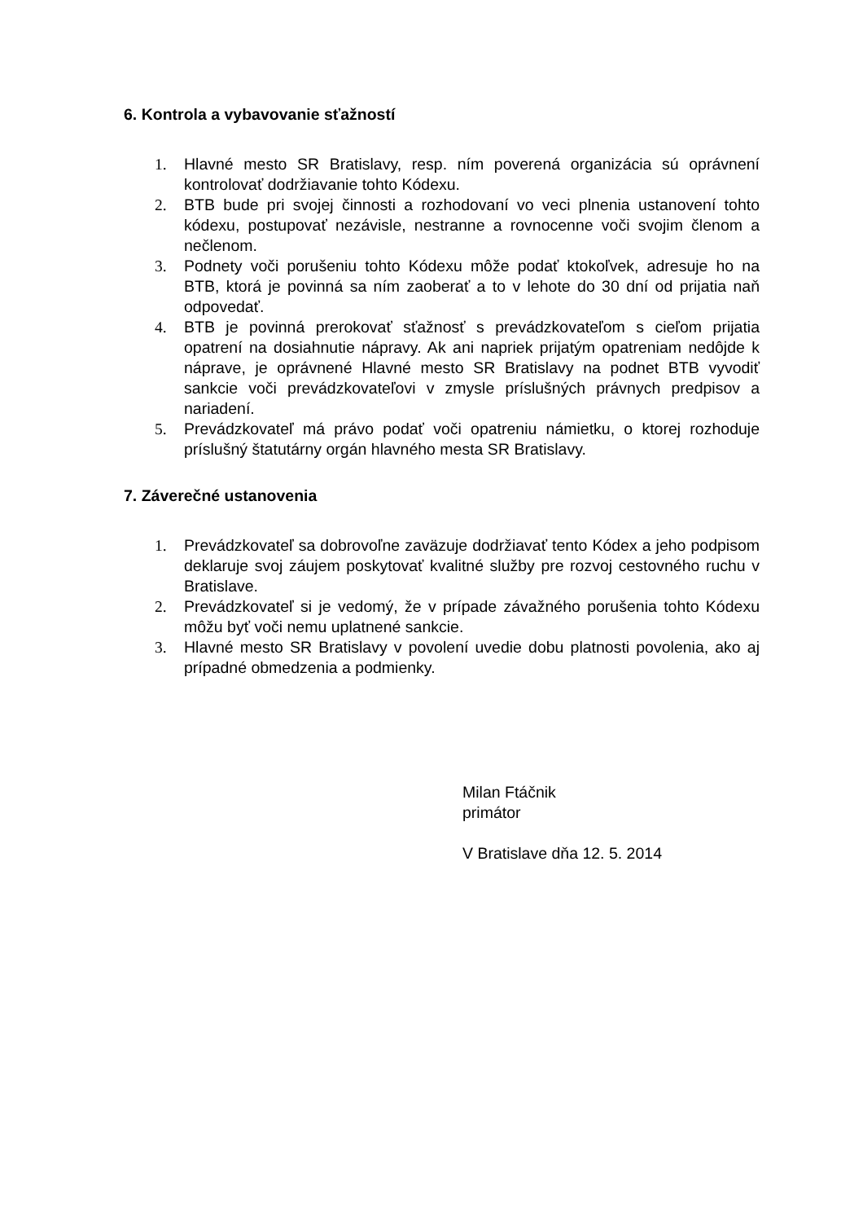6. Kontrola a vybavovanie sťažností
1. Hlavné mesto SR Bratislavy, resp. ním poverená organizácia sú oprávnení kontrolovať dodržiavanie tohto Kódexu.
2. BTB bude pri svojej činnosti a rozhodovaní vo veci plnenia ustanovení tohto kódexu, postupovať nezávisle, nestranne a rovnocenne voči svojim členom a nečlenom.
3. Podnety voči porušeniu tohto Kódexu môže podať ktokoľvek, adresuje ho na BTB, ktorá je povinná sa ním zaoberať a to v lehote do 30 dní od prijatia naň odpovedať.
4. BTB je povinná prerokovať sťažnosť s prevádzkovateľom s cieľom prijatia opatrení na dosiahnutie nápravy. Ak ani napriek prijatým opatreniam nedôjde k náprave, je oprávnené Hlavné mesto SR Bratislavy na podnet BTB vyvodiť sankcie voči prevádzkovateľovi v zmysle príslušných právnych predpisov a nariadení.
5. Prevádzkovateľ má právo podať voči opatreniu námietku, o ktorej rozhoduje príslušný štatutárny orgán hlavného mesta SR Bratislavy.
7. Záverečné ustanovenia
1. Prevádzkovateľ sa dobrovoľne zaväzuje dodržiavať tento Kódex a jeho podpisom deklaruje svoj záujem poskytovať kvalitné služby pre rozvoj cestovného ruchu v Bratislave.
2. Prevádzkovateľ si je vedomý, že v prípade závažného porušenia tohto Kódexu môžu byť voči nemu uplatnené sankcie.
3. Hlavné mesto SR Bratislavy v povolení uvedie dobu platnosti povolenia, ako aj prípadné obmedzenia a podmienky.
Milan Ftáčnik
primátor
V Bratislave dňa 12. 5. 2014